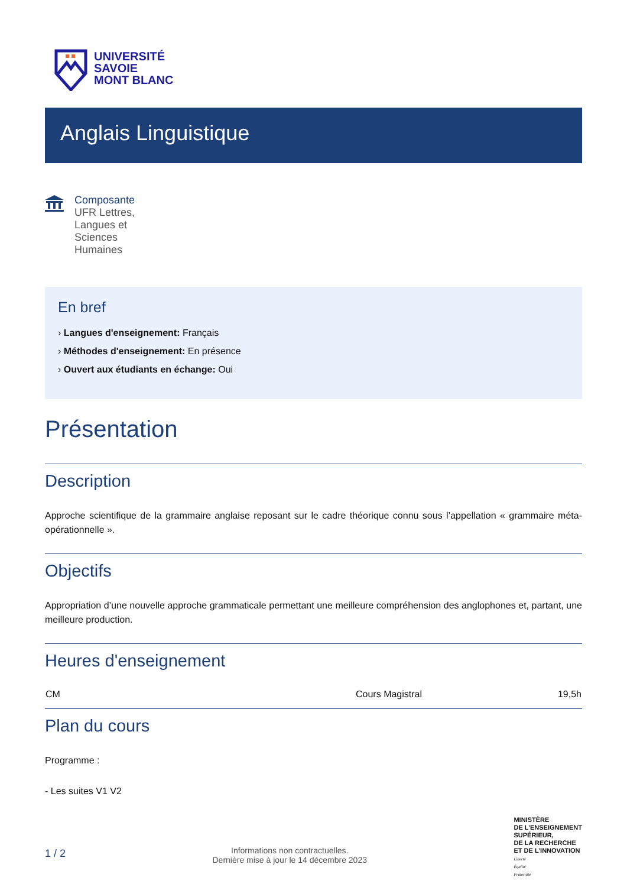UNIVERSITÉ
SAVOIE
MONT BLANC
Anglais Linguistique
Composante
UFR Lettres,
Langues et
Sciences
Humaines
En bref
› Langues d'enseignement: Français
› Méthodes d'enseignement: En présence
› Ouvert aux étudiants en échange: Oui
Présentation
Description
Approche scientifique de la grammaire anglaise reposant sur le cadre théorique connu sous l’appellation « grammaire méta-opérationnelle ».
Objectifs
Appropriation d’une nouvelle approche grammaticale permettant une meilleure compréhension des anglophones et, partant, une meilleure production.
Heures d'enseignement
| CM | Cours Magistral | 19,5h |
Plan du cours
Programme :
- Les suites V1 V2
1 / 2
Informations non contractuelles.
Dernière mise à jour le 14 décembre 2023
MINISTÈRE
DE L’ENSEIGNEMENT
SUPÉRIEUR,
DE LA RECHERCHE
ET DE L’INNOVATION
Liberté
Égalité
Fraternité